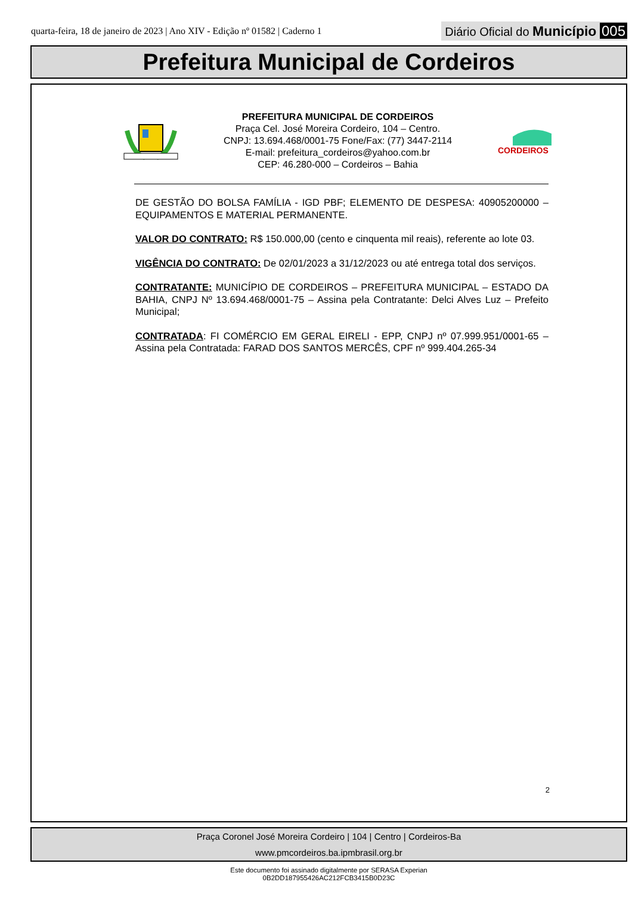quarta-feira, 18 de janeiro de 2023 | Ano XIV - Edição nº 01582 | Caderno 1
Diário Oficial do Município 005
Prefeitura Municipal de Cordeiros
PREFEITURA MUNICIPAL DE CORDEIROS
Praça Cel. José Moreira Cordeiro, 104 – Centro.
CNPJ: 13.694.468/0001-75 Fone/Fax: (77) 3447-2114
E-mail: prefeitura_cordeiros@yahoo.com.br
CEP: 46.280-000 – Cordeiros – Bahia
CORDEIROS
DE GESTÃO DO BOLSA FAMÍLIA - IGD PBF; ELEMENTO DE DESPESA: 40905200000 – EQUIPAMENTOS E MATERIAL PERMANENTE.
VALOR DO CONTRATO: R$ 150.000,00 (cento e cinquenta mil reais), referente ao lote 03.
VIGÊNCIA DO CONTRATO: De 02/01/2023 a 31/12/2023 ou até entrega total dos serviços.
CONTRATANTE: MUNICÍPIO DE CORDEIROS – PREFEITURA MUNICIPAL – ESTADO DA BAHIA, CNPJ Nº 13.694.468/0001-75 – Assina pela Contratante: Delci Alves Luz – Prefeito Municipal;
CONTRATADA: FI COMÉRCIO EM GERAL EIRELI - EPP, CNPJ nº 07.999.951/0001-65 – Assina pela Contratada: FARAD DOS SANTOS MERCÊS, CPF nº 999.404.265-34
2
Praça Coronel José Moreira Cordeiro | 104 | Centro | Cordeiros-Ba
www.pmcordeiros.ba.ipmbrasil.org.br
Este documento foi assinado digitalmente por SERASA Experian
0B2DD187955426AC212FCB3415B0D23C